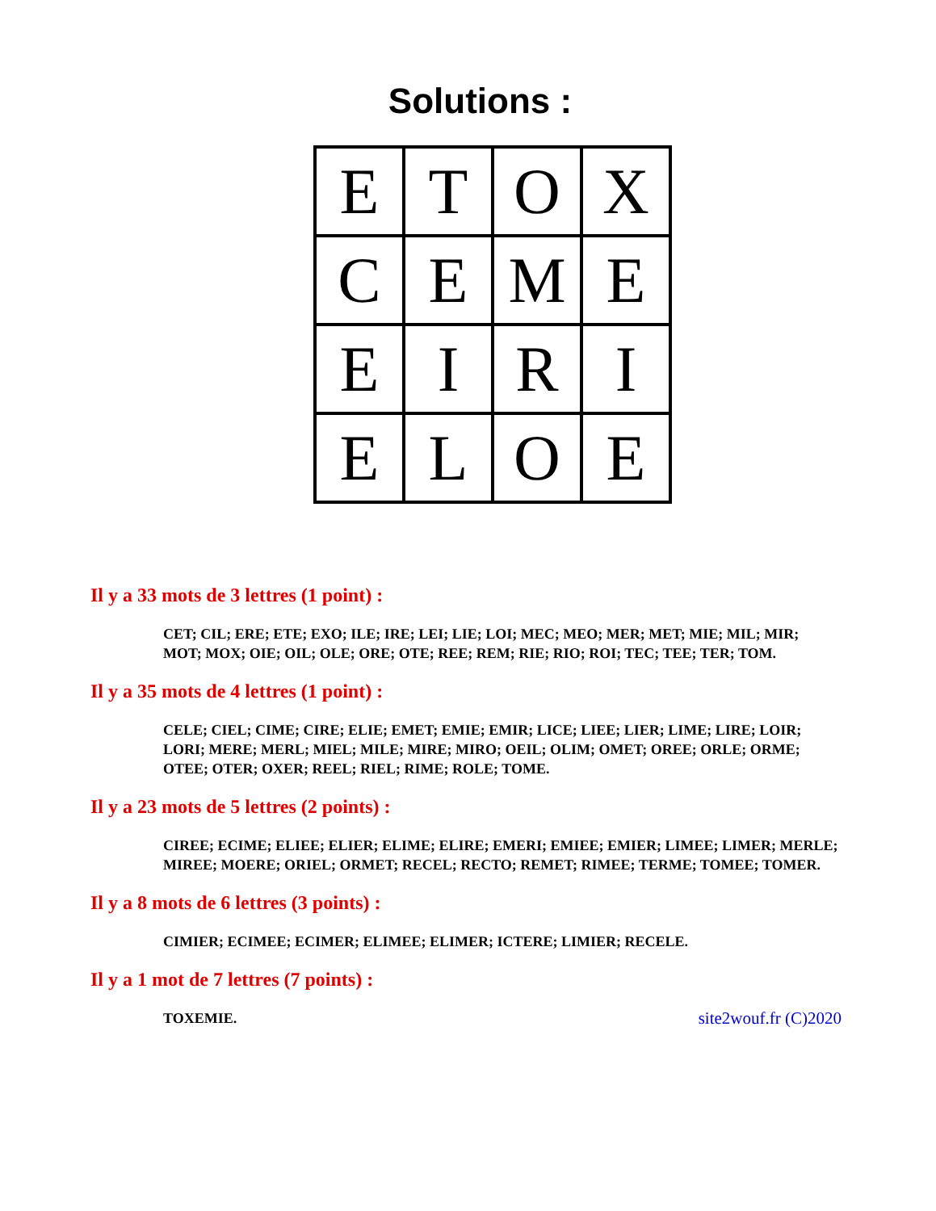Solutions :
| E | T | O | X |
| C | E | M | E |
| E | I | R | I |
| E | L | O | E |
Il y a 33 mots de 3 lettres (1 point) :
CET; CIL; ERE; ETE; EXO; ILE; IRE; LEI; LIE; LOI; MEC; MEO; MER; MET; MIE; MIL; MIR; MOT; MOX; OIE; OIL; OLE; ORE; OTE; REE; REM; RIE; RIO; ROI; TEC; TEE; TER; TOM.
Il y a 35 mots de 4 lettres (1 point) :
CELE; CIEL; CIME; CIRE; ELIE; EMET; EMIE; EMIR; LICE; LIEE; LIER; LIME; LIRE; LOIR; LORI; MERE; MERL; MIEL; MILE; MIRE; MIRO; OEIL; OLIM; OMET; OREE; ORLE; ORME; OTEE; OTER; OXER; REEL; RIEL; RIME; ROLE; TOME.
Il y a 23 mots de 5 lettres (2 points) :
CIREE; ECIME; ELIEE; ELIER; ELIME; ELIRE; EMERI; EMIEE; EMIER; LIMEE; LIMER; MERLE; MIREE; MOERE; ORIEL; ORMET; RECEL; RECTO; REMET; RIMEE; TERME; TOMEE; TOMER.
Il y a 8 mots de 6 lettres (3 points) :
CIMIER; ECIMEE; ECIMER; ELIMEE; ELIMER; ICTERE; LIMIER; RECELE.
Il y a 1 mot de 7 lettres (7 points) :
TOXEMIE. site2wouf.fr (C)2020